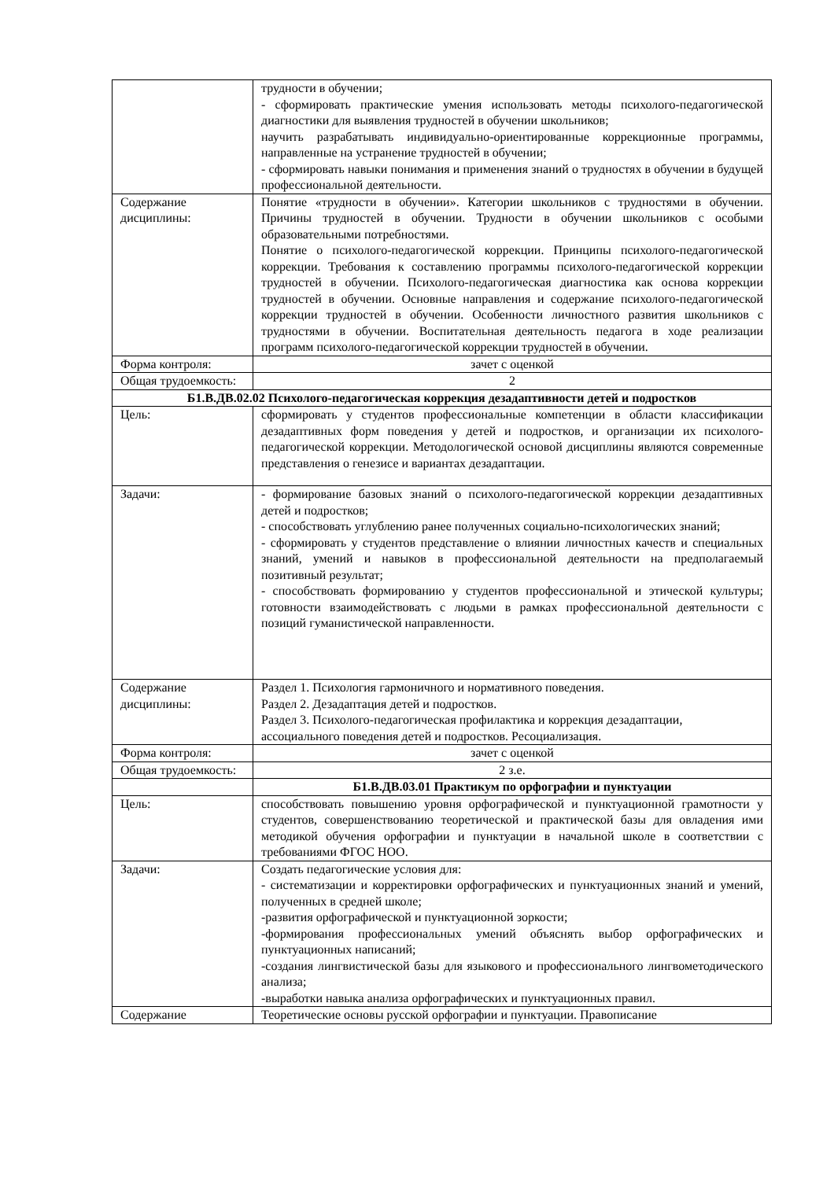| | трудности в обучении; - сформировать практические умения использовать методы психолого-педагогической диагностики для выявления трудностей в обучении школьников; научить разрабатывать индивидуально-ориентированные коррекционные программы, направленные на устранение трудностей в обучении; - сформировать навыки понимания и применения знаний о трудностях в обучении в будущей профессиональной деятельности. |
| Содержание дисциплины: | Понятие «трудности в обучении». Категории школьников с трудностями в обучении. Причины трудностей в обучении. Трудности в обучении школьников с особыми образовательными потребностями. Понятие о психолого-педагогической коррекции. Принципы психолого-педагогической коррекции. Требования к составлению программы психолого-педагогической коррекции трудностей в обучении. Психолого-педагогическая диагностика как основа коррекции трудностей в обучении. Основные направления и содержание психолого-педагогической коррекции трудностей в обучении. Особенности личностного развития школьников с трудностями в обучении. Воспитательная деятельность педагога в ходе реализации программ психолого-педагогической коррекции трудностей в обучении. |
| Форма контроля: | зачет с оценкой |
| Общая трудоемкость: | 2 |
| Б1.В.ДВ.02.02 Психолого-педагогическая коррекция дезадаптивности детей и подростков | |
| Цель: | сформировать у студентов профессиональные компетенции в области классификации дезадаптивных форм поведения у детей и подростков, и организации их психолого-педагогической коррекции. Методологической основой дисциплины являются современные представления о генезисе и вариантах дезадаптации. |
| Задачи: | - формирование базовых знаний о психолого-педагогической коррекции дезадаптивных детей и подростков; - способствовать углублению ранее полученных социально-психологических знаний; - сформировать у студентов представление о влиянии личностных качеств и специальных знаний, умений и навыков в профессиональной деятельности на предполагаемый позитивный результат; - способствовать формированию у студентов профессиональной и этической культуры; готовности взаимодействовать с людьми в рамках профессиональной деятельности с позиций гуманистической направленности. |
| Содержание дисциплины: | Раздел 1. Психология гармоничного и нормативного поведения. Раздел 2. Дезадаптация детей и подростков. Раздел 3. Психолого-педагогическая профилактика и коррекция дезадаптации, ассоциального поведения детей и подростков. Ресоциализация. |
| Форма контроля: | зачет с оценкой |
| Общая трудоемкость: | 2 з.е. |
| | Б1.В.ДВ.03.01 Практикум по орфографии и пунктуации |
| Цель: | способствовать повышению уровня орфографической и пунктуационной грамотности у студентов, совершенствованию теоретической и практической базы для овладения ими методикой обучения орфографии и пунктуации в начальной школе в соответствии с требованиями ФГОС НОО. |
| Задачи: | Создать педагогические условия для: - систематизации и корректировки орфографических и пунктуационных знаний и умений, полученных в средней школе; -развития орфографической и пунктуационной зоркости; -формирования профессиональных умений объяснять выбор орфографических и пунктуационных написаний; -создания лингвистической базы для языкового и профессионального лингвометодического анализа; -выработки навыка анализа орфографических и пунктуационных правил. |
| Содержание | Теоретические основы русской орфографии и пунктуации. Правописание |